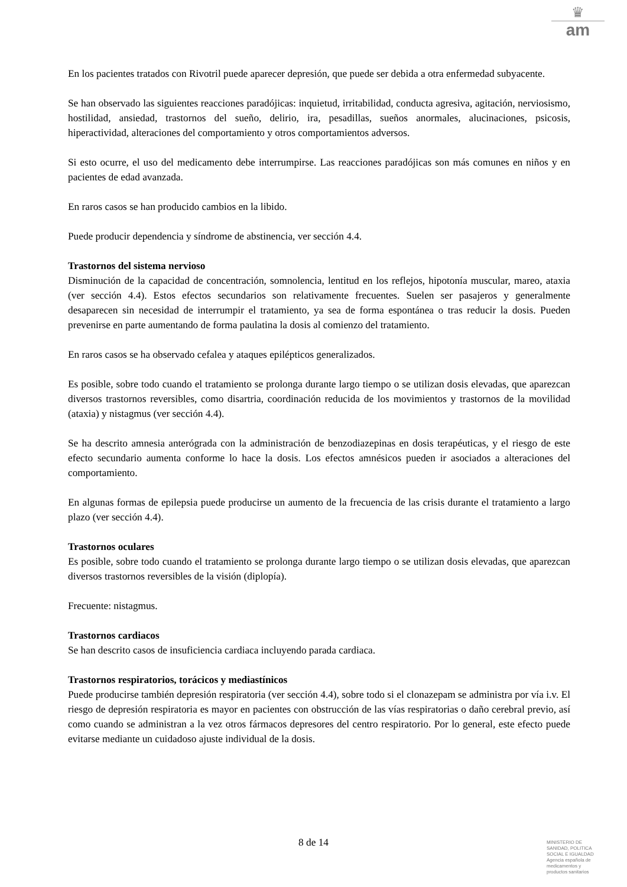♛
am
En los pacientes tratados con Rivotril puede aparecer depresión, que puede ser debida a otra enfermedad subyacente.
Se han observado las siguientes reacciones paradójicas: inquietud, irritabilidad, conducta agresiva, agitación, nerviosismo, hostilidad, ansiedad, trastornos del sueño, delirio, ira, pesadillas, sueños anormales, alucinaciones, psicosis, hiperactividad, alteraciones del comportamiento y otros comportamientos adversos.
Si esto ocurre, el uso del medicamento debe interrumpirse. Las reacciones paradójicas son más comunes en niños y en pacientes de edad avanzada.
En raros casos se han producido cambios en la libido.
Puede producir dependencia y síndrome de abstinencia, ver sección 4.4.
Trastornos del sistema nervioso
Disminución de la capacidad de concentración, somnolencia, lentitud en los reflejos, hipotonía muscular, mareo, ataxia (ver sección 4.4). Estos efectos secundarios son relativamente frecuentes. Suelen ser pasajeros y generalmente desaparecen sin necesidad de interrumpir el tratamiento, ya sea de forma espontánea o tras reducir la dosis. Pueden prevenirse en parte aumentando de forma paulatina la dosis al comienzo del tratamiento.
En raros casos se ha observado cefalea y ataques epilépticos generalizados.
Es posible, sobre todo cuando el tratamiento se prolonga durante largo tiempo o se utilizan dosis elevadas, que aparezcan diversos trastornos reversibles, como disartria, coordinación reducida de los movimientos y trastornos de la movilidad (ataxia) y nistagmus (ver sección 4.4).
Se ha descrito amnesia anterógrada con la administración de benzodiazepinas en dosis terapéuticas, y el riesgo de este efecto secundario aumenta conforme lo hace la dosis. Los efectos amnésicos pueden ir asociados a alteraciones del comportamiento.
En algunas formas de epilepsia puede producirse un aumento de la frecuencia de las crisis durante el tratamiento a largo plazo (ver sección 4.4).
Trastornos oculares
Es posible, sobre todo cuando el tratamiento se prolonga durante largo tiempo o se utilizan dosis elevadas, que aparezcan diversos trastornos reversibles de la visión (diplopía).
Frecuente: nistagmus.
Trastornos cardiacos
Se han descrito casos de insuficiencia cardiaca incluyendo parada cardiaca.
Trastornos respiratorios, torácicos y mediastínicos
Puede producirse también depresión respiratoria (ver sección 4.4), sobre todo si el clonazepam se administra por vía i.v. El riesgo de depresión respiratoria es mayor en pacientes con obstrucción de las vías respiratorias o daño cerebral previo, así como cuando se administran a la vez otros fármacos depresores del centro respiratorio. Por lo general, este efecto puede evitarse mediante un cuidadoso ajuste individual de la dosis.
8 de 14
MINISTERIO DE
SANIDAD, POLITICA
SOCIAL E IGUALDAD
Agencia española de
medicamentos y
productos sanitarios